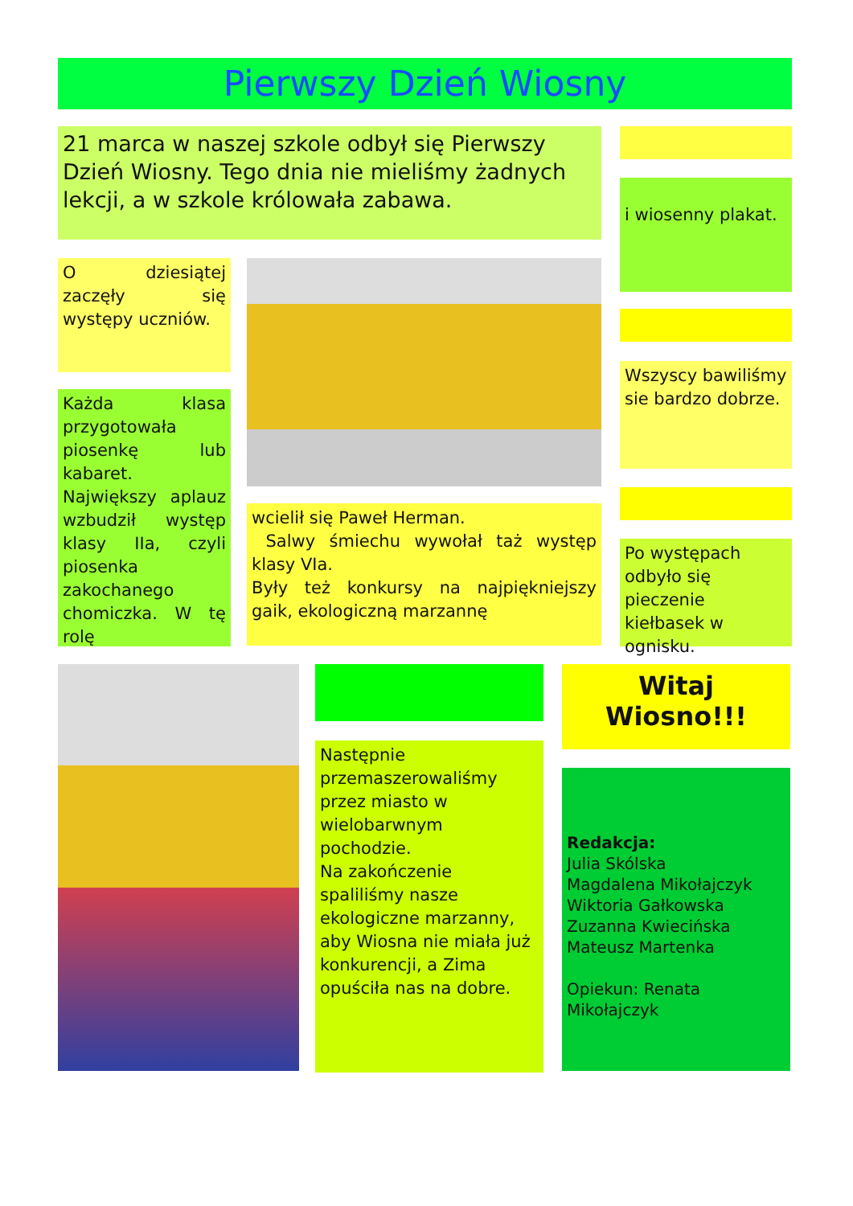Pierwszy Dzień Wiosny
21 marca w naszej szkole odbył się Pierwszy Dzień Wiosny. Tego dnia nie mieliśmy żadnych lekcji, a w szkole królowała zabawa.
i wiosenny plakat.
O dziesiątej zaczęły się występy uczniów.
Wszyscy bawiliśmy sie bardzo dobrze.
Każda klasa przygotowała piosenkę lub kabaret. Największy aplauz wzbudził występ klasy IIa, czyli piosenka zakochanego chomiczka. W tę rolę
wcielił się Paweł Herman.
Salwy śmiechu wywołał taż występ klasy VIa.
Były też konkursy na najpiękniejszy gaik, ekologiczną marzannę
Po występach odbyło się pieczenie kiełbasek w ognisku.
Witaj
Wiosno!!!
Następnie przemaszerowaliśmy przez miasto w wielobarwnym pochodzie.
Na zakończenie spaliliśmy nasze ekologiczne marzanny, aby Wiosna nie miała już konkurencji, a Zima opuściła nas na dobre.
Redakcja:
Julia Skólska
Magdalena Mikołajczyk
Wiktoria Gałkowska
Zuzanna Kwiecińska
Mateusz Martenka
Opiekun: Renata Mikołajczyk